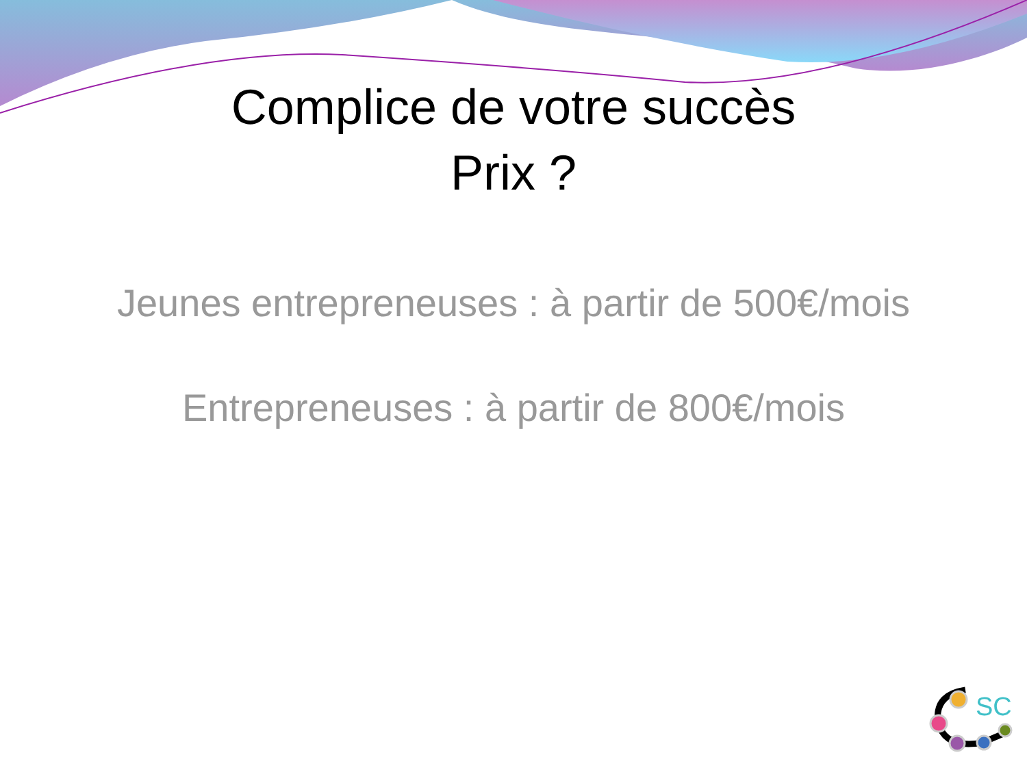SC
Complice de votre succès
Prix ?
Jeunes entrepreneuses : à partir de 500€/mois
Entrepreneuses : à partir de 800€/mois